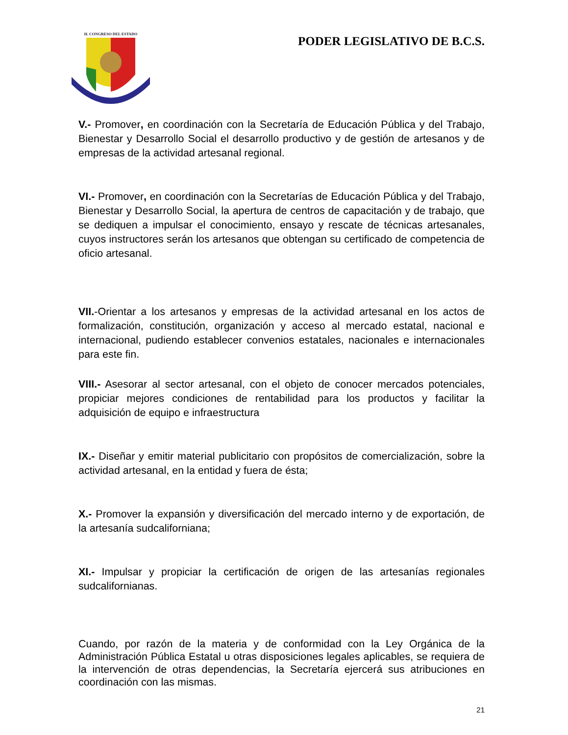H. CONGRESO DEL ESTADO
PODER LEGISLATIVO DE B.C.S.
V.- Promover, en coordinación con la Secretaría de Educación Pública y del Trabajo, Bienestar y Desarrollo Social el desarrollo productivo y de gestión de artesanos y de empresas de la actividad artesanal regional.
VI.- Promover, en coordinación con la Secretarías de Educación Pública y del Trabajo, Bienestar y Desarrollo Social, la apertura de centros de capacitación y de trabajo, que se dediquen a impulsar el conocimiento, ensayo y rescate de técnicas artesanales, cuyos instructores serán los artesanos que obtengan su certificado de competencia de oficio artesanal.
VII.-Orientar a los artesanos y empresas de la actividad artesanal en los actos de formalización, constitución, organización y acceso al mercado estatal, nacional e internacional, pudiendo establecer convenios estatales, nacionales e internacionales para este fin.
VIII.- Asesorar al sector artesanal, con el objeto de conocer mercados potenciales, propiciar mejores condiciones de rentabilidad para los productos y facilitar la adquisición de equipo e infraestructura
IX.- Diseñar y emitir material publicitario con propósitos de comercialización, sobre la actividad artesanal, en la entidad y fuera de ésta;
X.- Promover la expansión y diversificación del mercado interno y de exportación, de la artesanía sudcaliforniana;
XI.- Impulsar y propiciar la certificación de origen de las artesanías regionales sudcalifornianas.
Cuando, por razón de la materia y de conformidad con la Ley Orgánica de la Administración Pública Estatal u otras disposiciones legales aplicables, se requiera de la intervención de otras dependencias, la Secretaría ejercerá sus atribuciones en coordinación con las mismas.
21